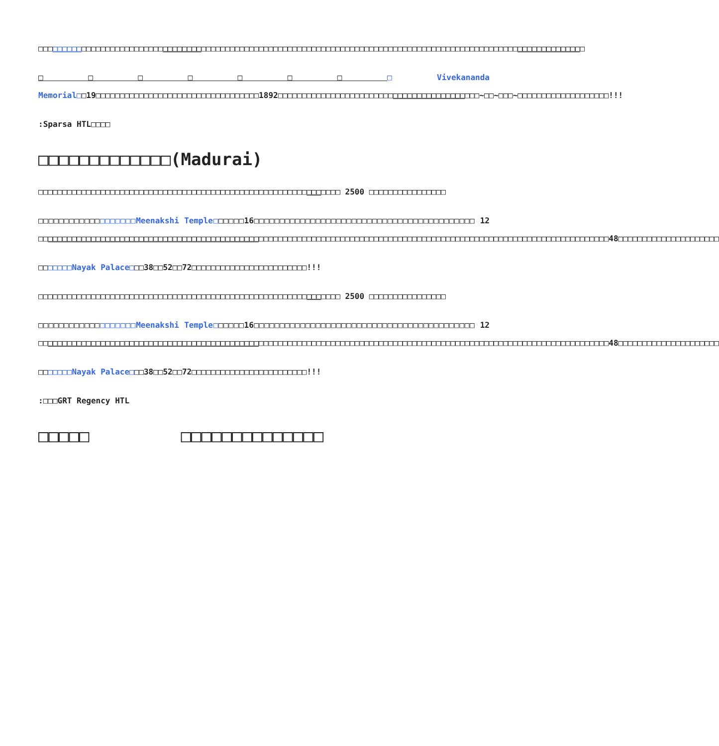□□□□□□□□□□□□□□□□□□□□□□□□□□□□□□□□□□□□□□□□□□□□□□□□□□□□□□□□□□□□□□□□□□□□□□□□□□□□□□□□□□□□□□□□□□□□□□□□□□□□□□□□□□□□□□□□□□
□□□□□□□□Vivekananda Memorial□□19□□□□□□□□□□□□□□□□□□□□□□□□□□□□□□□□□□1892□□□□□□□□□□□□□□□□□□□□□□□□□□□□□□□□□□□□□□□□□□~□□~□□□~□□□□□□□□□□□□□□□□□□□!!!
:Sparsa HTL□□□□
□□□□□□□□□□□□□(Madurai)
□□□□□□□□□□□□□□□□□□□□□□□□□□□□□□□□□□□□□□□□□□□□□□□□□□□□□□□□□□□□□□□ 2500 □□□□□□□□□□□□□□□□
□□□□□□□□□□□□□□□□□□□Meenakshi Temple□□□□□□16□□□□□□□□□□□□□□□□□□□□□□□□□□□□□□□□□□□□□□□□□□□ 12 □□□□□□□□□□□□□□□□□□□□□□□□□□□□□□□□□□□□□□□□□□□□□□□□□□□□□□□□□□□□□□□□□□□□□□□□□□□□□□□□□□□□□□□□□□□□□□□□□□□□□□□□□□□□□□□□□□□□□□□48□□□□□□□□□□□□□□□□□□□□□
□□□□□□□Nayak Palace□□□38□□52□□72□□□□□□□□□□□□□□□□□□□□□□□□!!!
□□□□□□□□□□□□□□□□□□□□□□□□□□□□□□□□□□□□□□□□□□□□□□□□□□□□□□□□□□□□□□□ 2500 □□□□□□□□□□□□□□□□
□□□□□□□□□□□□□□□□□□□Meenakshi Temple□□□□□□16□□□□□□□□□□□□□□□□□□□□□□□□□□□□□□□□□□□□□□□□□□□ 12 □□□□□□□□□□□□□□□□□□□□□□□□□□□□□□□□□□□□□□□□□□□□□□□□□□□□□□□□□□□□□□□□□□□□□□□□□□□□□□□□□□□□□□□□□□□□□□□□□□□□□□□□□□□□□□□□□□□□□□□48□□□□□□□□□□□□□□□□□□□□□
□□□□□□□Nayak Palace□□□38□□52□□72□□□□□□□□□□□□□□□□□□□□□□□□!!!
:□□□GRT Regency HTL
□□□□□ □□□□□□□□□□□□□□